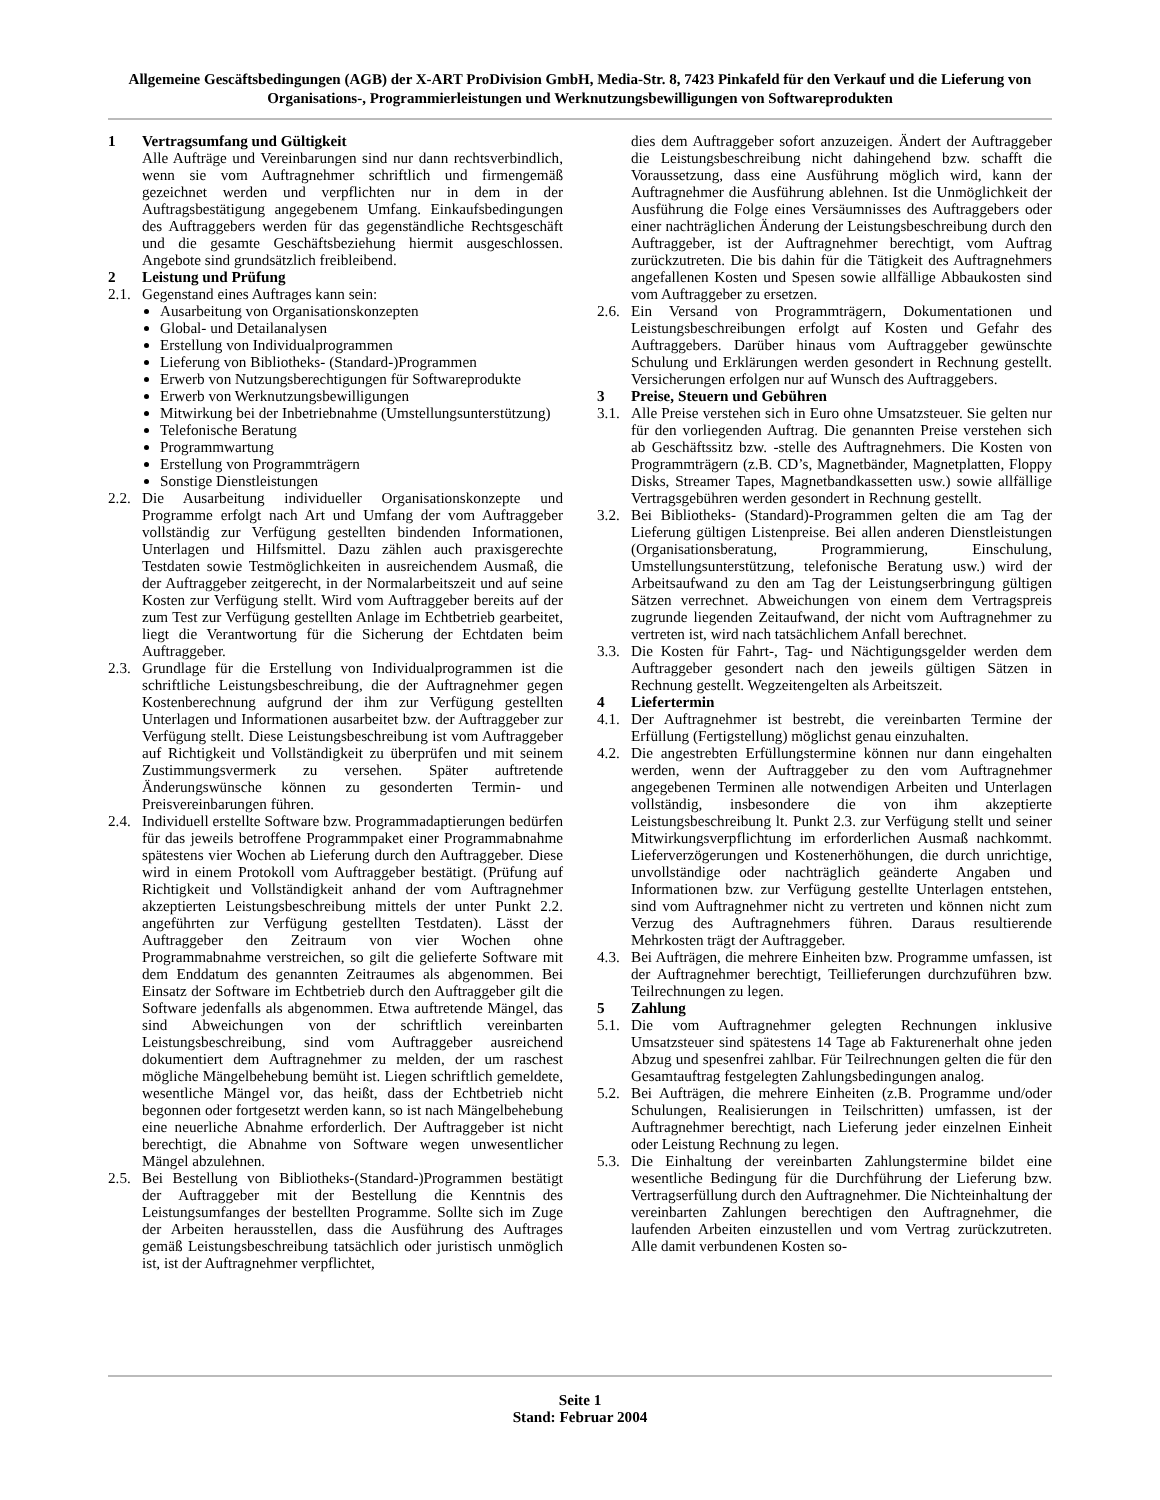Allgemeine Gescäftsbedingungen (AGB) der X-ART ProDivision GmbH, Media-Str. 8, 7423 Pinkafeld für den Verkauf und die Lieferung von Organisations-, Programmierleistungen und Werknutzungsbewilligungen von Softwareprodukten
1 Vertragsumfang und Gültigkeit
Alle Aufträge und Vereinbarungen sind nur dann rechtsverbindlich, wenn sie vom Auftragnehmer schriftlich und firmengemäß gezeichnet werden und verpflichten nur in dem in der Auftragsbestätigung angegebenem Umfang. Einkaufsbedingungen des Auftraggebers werden für das gegenständliche Rechtsgeschäft und die gesamte Geschäftsbeziehung hiermit ausgeschlossen. Angebote sind grundsätzlich freibleibend.
2 Leistung und Prüfung
2.1. Gegenstand eines Auftrages kann sein:
Ausarbeitung von Organisationskonzepten
Global- und Detailanalysen
Erstellung von Individualprogrammen
Lieferung von Bibliotheks- (Standard-)Programmen
Erwerb von Nutzungsberechtigungen für Softwareprodukte
Erwerb von Werknutzungsbewilligungen
Mitwirkung bei der Inbetriebnahme (Umstellungsunterstützung)
Telefonische Beratung
Programmwartung
Erstellung von Programmträgern
Sonstige Dienstleistungen
2.2. Die Ausarbeitung individueller Organisationskonzepte und Programme erfolgt nach Art und Umfang der vom Auftraggeber vollständig zur Verfügung gestellten bindenden Informationen, Unterlagen und Hilfsmittel. Dazu zählen auch praxisgerechte Testdaten sowie Testmöglichkeiten in ausreichendem Ausmaß, die der Auftraggeber zeitgerecht, in der Normalarbeitszeit und auf seine Kosten zur Verfügung stellt. Wird vom Auftraggeber bereits auf der zum Test zur Verfügung gestellten Anlage im Echtbetrieb gearbeitet, liegt die Verantwortung für die Sicherung der Echtdaten beim Auftraggeber.
2.3. Grundlage für die Erstellung von Individualprogrammen ist die schriftliche Leistungsbeschreibung, die der Auftragnehmer gegen Kostenberechnung aufgrund der ihm zur Verfügung gestellten Unterlagen und Informationen ausarbeitet bzw. der Auftraggeber zur Verfügung stellt. Diese Leistungsbeschreibung ist vom Auftraggeber auf Richtigkeit und Vollständigkeit zu überprüfen und mit seinem Zustimmungsvermerk zu versehen. Später auftretende Änderungswünsche können zu gesonderten Termin- und Preisvereinbarungen führen.
2.4. Individuell erstellte Software bzw. Programmadaptierungen bedürfen für das jeweils betroffene Programmpaket einer Programmabnahme spätestens vier Wochen ab Lieferung durch den Auftraggeber. Diese wird in einem Protokoll vom Auftraggeber bestätigt. (Prüfung auf Richtigkeit und Vollständigkeit anhand der vom Auftragnehmer akzeptierten Leistungsbeschreibung mittels der unter Punkt 2.2. angeführten zur Verfügung gestellten Testdaten). Lässt der Auftraggeber den Zeitraum von vier Wochen ohne Programmabnahme verstreichen, so gilt die gelieferte Software mit dem Enddatum des genannten Zeitraumes als abgenommen. Bei Einsatz der Software im Echtbetrieb durch den Auftraggeber gilt die Software jedenfalls als abgenommen. Etwa auftretende Mängel, das sind Abweichungen von der schriftlich vereinbarten Leistungsbeschreibung, sind vom Auftraggeber ausreichend dokumentiert dem Auftragnehmer zu melden, der um raschest mögliche Mängelbehebung bemüht ist. Liegen schriftlich gemeldete, wesentliche Mängel vor, das heißt, dass der Echtbetrieb nicht begonnen oder fortgesetzt werden kann, so ist nach Mängelbehebung eine neuerliche Abnahme erforderlich. Der Auftraggeber ist nicht berechtigt, die Abnahme von Software wegen unwesentlicher Mängel abzulehnen.
2.5. Bei Bestellung von Bibliotheks-(Standard-)Programmen bestätigt der Auftraggeber mit der Bestellung die Kenntnis des Leistungsumfanges der bestellten Programme. Sollte sich im Zuge der Arbeiten herausstellen, dass die Ausführung des Auftrages gemäß Leistungsbeschreibung tatsächlich oder juristisch unmöglich ist, ist der Auftragnehmer verpflichtet,
dies dem Auftraggeber sofort anzuzeigen. Ändert der Auftraggeber die Leistungsbeschreibung nicht dahingehend bzw. schafft die Voraussetzung, dass eine Ausführung möglich wird, kann der Auftragnehmer die Ausführung ablehnen. Ist die Unmöglichkeit der Ausführung die Folge eines Versäumnisses des Auftraggebers oder einer nachträglichen Änderung der Leistungsbeschreibung durch den Auftraggeber, ist der Auftragnehmer berechtigt, vom Auftrag zurückzutreten. Die bis dahin für die Tätigkeit des Auftragnehmers angefallenen Kosten und Spesen sowie allfällige Abbaukosten sind vom Auftraggeber zu ersetzen.
2.6. Ein Versand von Programmträgern, Dokumentationen und Leistungsbeschreibungen erfolgt auf Kosten und Gefahr des Auftraggebers. Darüber hinaus vom Auftraggeber gewünschte Schulung und Erklärungen werden gesondert in Rechnung gestellt. Versicherungen erfolgen nur auf Wunsch des Auftraggebers.
3 Preise, Steuern und Gebühren
3.1. Alle Preise verstehen sich in Euro ohne Umsatzsteuer. Sie gelten nur für den vorliegenden Auftrag. Die genannten Preise verstehen sich ab Geschäftssitz bzw. -stelle des Auftragnehmers. Die Kosten von Programmträgern (z.B. CD’s, Magnetbänder, Magnetplatten, Floppy Disks, Streamer Tapes, Magnetbandkassetten usw.) sowie allfällige Vertragsgebühren werden gesondert in Rechnung gestellt.
3.2. Bei Bibliotheks- (Standard)-Programmen gelten die am Tag der Lieferung gültigen Listenpreise. Bei allen anderen Dienstleistungen (Organisationsberatung, Programmierung, Einschulung, Umstellungsunterstützung, telefonische Beratung usw.) wird der Arbeitsaufwand zu den am Tag der Leistungserbringung gültigen Sätzen verrechnet. Abweichungen von einem dem Vertragspreis zugrunde liegenden Zeitaufwand, der nicht vom Auftragnehmer zu vertreten ist, wird nach tatsächlichem Anfall berechnet.
3.3. Die Kosten für Fahrt-, Tag- und Nächtigungsgelder werden dem Auftraggeber gesondert nach den jeweils gültigen Sätzen in Rechnung gestellt. Wegzeitengelten als Arbeitszeit.
4 Liefertermin
4.1. Der Auftragnehmer ist bestrebt, die vereinbarten Termine der Erfüllung (Fertigstellung) möglichst genau einzuhalten.
4.2. Die angestrebten Erfüllungstermine können nur dann eingehalten werden, wenn der Auftraggeber zu den vom Auftragnehmer angegebenen Terminen alle notwendigen Arbeiten und Unterlagen vollständig, insbesondere die von ihm akzeptierte Leistungsbeschreibung lt. Punkt 2.3. zur Verfügung stellt und seiner Mitwirkungsverpflichtung im erforderlichen Ausmaß nachkommt. Lieferverzögerungen und Kostenerhöhungen, die durch unrichtige, unvollständige oder nachträglich geänderte Angaben und Informationen bzw. zur Verfügung gestellte Unterlagen entstehen, sind vom Auftragnehmer nicht zu vertreten und können nicht zum Verzug des Auftragnehmers führen. Daraus resultierende Mehrkosten trägt der Auftraggeber.
4.3. Bei Aufträgen, die mehrere Einheiten bzw. Programme umfassen, ist der Auftragnehmer berechtigt, Teillieferungen durchzuführen bzw. Teilrechnungen zu legen.
5 Zahlung
5.1. Die vom Auftragnehmer gelegten Rechnungen inklusive Umsatzsteuer sind spätestens 14 Tage ab Fakturenerhalt ohne jeden Abzug und spesenfrei zahlbar. Für Teilrechnungen gelten die für den Gesamtauftrag festgelegten Zahlungsbedingungen analog.
5.2. Bei Aufträgen, die mehrere Einheiten (z.B. Programme und/oder Schulungen, Realisierungen in Teilschritten) umfassen, ist der Auftragnehmer berechtigt, nach Lieferung jeder einzelnen Einheit oder Leistung Rechnung zu legen.
5.3. Die Einhaltung der vereinbarten Zahlungstermine bildet eine wesentliche Bedingung für die Durchführung der Lieferung bzw. Vertragserfüllung durch den Auftragnehmer. Die Nichteinhaltung der vereinbarten Zahlungen berechtigen den Auftragnehmer, die laufenden Arbeiten einzustellen und vom Vertrag zurückzutreten. Alle damit verbundenen Kosten so-
Seite 1
Stand: Februar 2004